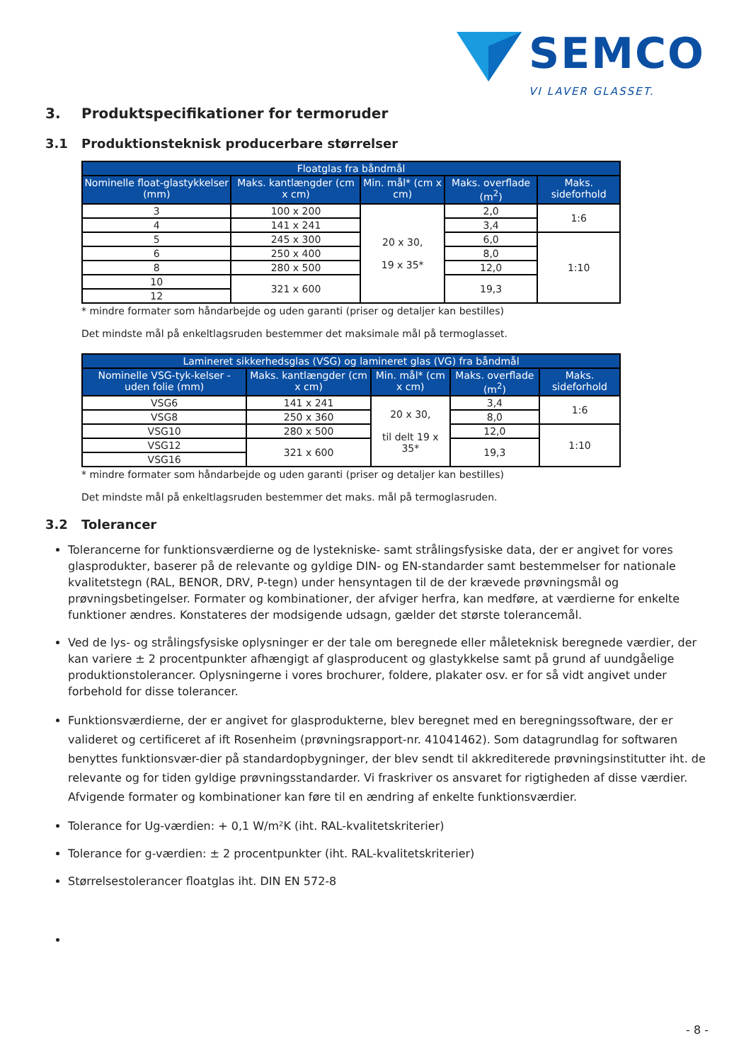SEMCO
VI LAVER GLASSET.
3. Produktspecifikationer for termoruder
3.1 Produktionsteknisk producerbare størrelser
| Floatglas fra båndmål | | | | |
| --- | --- | --- | --- | --- |
| Nominelle float-glastykkelser (mm) | Maks. kantlængder (cm x cm) | Min. mål* (cm x cm) | Maks. overflade (m<sup>2</sup>) | Maks. sideforhold |
| 3 | 100 x 200 | 20 x 30, 19 x 35* | 2,0 | 1:6 |
| 4 | 141 x 241 | | 3,4 | |
| 5 | 245 x 300 | | 6,0 | 1:10 |
| 6 | 250 x 400 | | 8,0 | |
| 8 | 280 x 500 | | 12,0 | |
| 10 | 321 x 600 | | 19,3 | |
| 12 | | | | |
* mindre formater som håndarbejde og uden garanti (priser og detaljer kan bestilles)
Det mindste mål på enkeltlagsruden bestemmer det maksimale mål på termoglasset.
| Lamineret sikkerhedsglas (VSG) og lamineret glas (VG) fra båndmål | | | | |
| --- | --- | --- | --- | --- |
| Nominelle VSG-tyk-kelser - uden folie (mm) | Maks. kantlængder (cm x cm) | Min. mål* (cm x cm) | Maks. overflade (m<sup>2</sup>) | Maks. sideforhold |
| VSG6 | 141 x 241 | 20 x 30, til delt 19 x 35* | 3,4 | 1:6 |
| VSG8 | 250 x 360 | | 8,0 | |
| VSG10 | 280 x 500 | | 12,0 | 1:10 |
| VSG12 | 321 x 600 | | 19,3 | |
| VSG16 | | | | |
* mindre formater som håndarbejde og uden garanti (priser og detaljer kan bestilles)
Det mindste mål på enkeltlagsruden bestemmer det maks. mål på termoglasruden.
3.2 Tolerancer
Tolerancerne for funktionsværdierne og de lystekniske- samt strålingsfysiske data, der er angivet for vores glasprodukter, baserer på de relevante og gyldige DIN- og EN-standarder samt bestemmelser for nationale kvalitetstegn (RAL, BENOR, DRV, P-tegn) under hensyntagen til de der krævede prøvningsmål og prøvningsbetingelser. Formater og kombinationer, der afviger herfra, kan medføre, at værdierne for enkelte funktioner ændres. Konstateres der modsigende udsagn, gælder det største tolerancemål.
Ved de lys- og strålingsfysiske oplysninger er der tale om beregnede eller måleteknisk beregnede værdier, der kan variere ± 2 procentpunkter afhængigt af glasproducent og glastykkelse samt på grund af uundgåelige produktionstolerancer. Oplysningerne i vores brochurer, foldere, plakater osv. er for så vidt angivet under forbehold for disse tolerancer.
Funktionsværdierne, der er angivet for glasprodukterne, blev beregnet med en beregningssoftware, der er valideret og certificeret af ift Rosenheim (prøvningsrapport-nr. 41041462). Som datagrundlag for softwaren benyttes funktionsvær-dier på standardopbygninger, der blev sendt til akkrediterede prøvningsinstitutter iht. de relevante og for tiden gyldige prøvningsstandarder. Vi fraskriver os ansvaret for rigtigheden af disse værdier.
Afvigende formater og kombinationer kan føre til en ændring af enkelte funktionsværdier.
Tolerance for Ug-værdien: + 0,1 W/m²K (iht. RAL-kvalitetskriterier)
Tolerance for g-værdien: ± 2 procentpunkter (iht. RAL-kvalitetskriterier)
Størrelsestolerancer floatglas iht. DIN EN 572-8
- 8 -